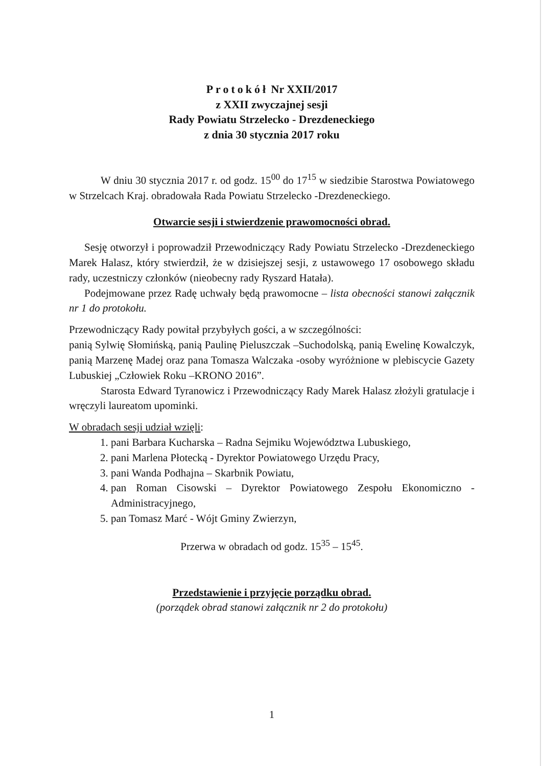Protokół Nr XXII/2017
z XXII zwyczajnej sesji
Rady Powiatu Strzelecko - Drezdeneckiego
z dnia 30 stycznia 2017 roku
W dniu 30 stycznia 2017 r. od godz. 15<sup>00</sup> do 17<sup>15</sup> w siedzibie Starostwa Powiatowego w Strzelcach Kraj. obradowała Rada Powiatu Strzelecko -Drezdeneckiego.
Otwarcie sesji i stwierdzenie prawomocności obrad.
Sesję otworzył i poprowadził Przewodniczący Rady Powiatu Strzelecko -Drezdeneckiego Marek Halasz, który stwierdził, że w dzisiejszej sesji, z ustawowego 17 osobowego składu rady, uczestniczy członków (nieobecny rady Ryszard Hatała).
Podejmowane przez Radę uchwały będą prawomocne – lista obecności stanowi załącznik nr 1 do protokołu.
Przewodniczący Rady powitał przybyłych gości, a w szczególności:
panią Sylwię Słomińską, panią Paulinę Pieluszczak –Suchodolską, panią Ewelinę Kowalczyk, panią Marzenę Madej oraz pana Tomasza Walczaka -osoby wyróżnione w plebiscycie Gazety Lubuskiej „Człowiek Roku –KRONO 2016”.
Starosta Edward Tyranowicz i Przewodniczący Rady Marek Halasz złożyli gratulacje i wręczyli laureatom upominki.
W obradach sesji udział wzięli:
1. pani Barbara Kucharska – Radna Sejmiku Województwa Lubuskiego,
2. pani Marlena Płotecką - Dyrektor Powiatowego Urzędu Pracy,
3. pani Wanda Podhajna – Skarbnik Powiatu,
4. pan Roman Cisowski – Dyrektor Powiatowego Zespołu Ekonomiczno -Administracyjnego,
5. pan Tomasz Marć - Wójt Gminy Zwierzyn,
Przerwa w obradach od godz. 15<sup>35</sup> – 15<sup>45</sup>.
Przedstawienie i przyjęcie porządku obrad.
(porządek obrad stanowi załącznik nr 2 do protokołu)
1